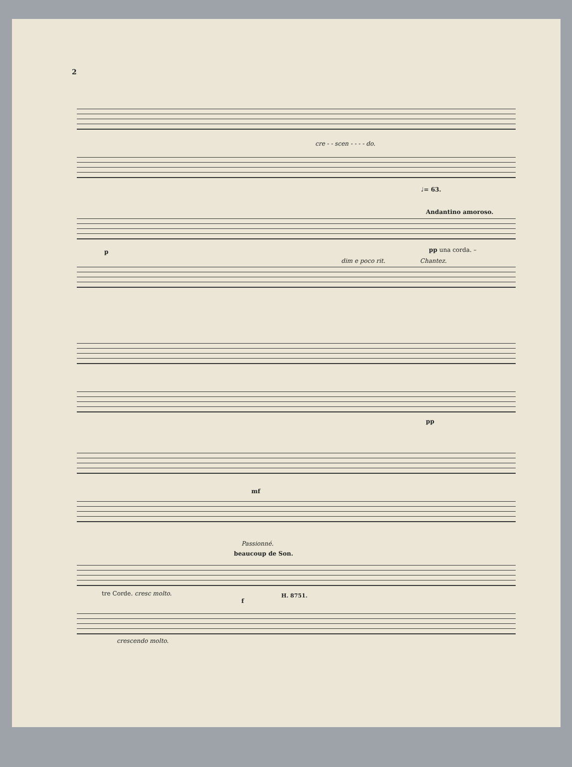2
cre - - scen - - - - do.
♩= 63.
Andantino amoroso.
p
dim e poco rit.
pp una corda. –
Chantez.
pp
mf
Passionné.
beaucoup de Son.
tre Corde. cresc molto.
f
crescendo molto.
H. 8751.